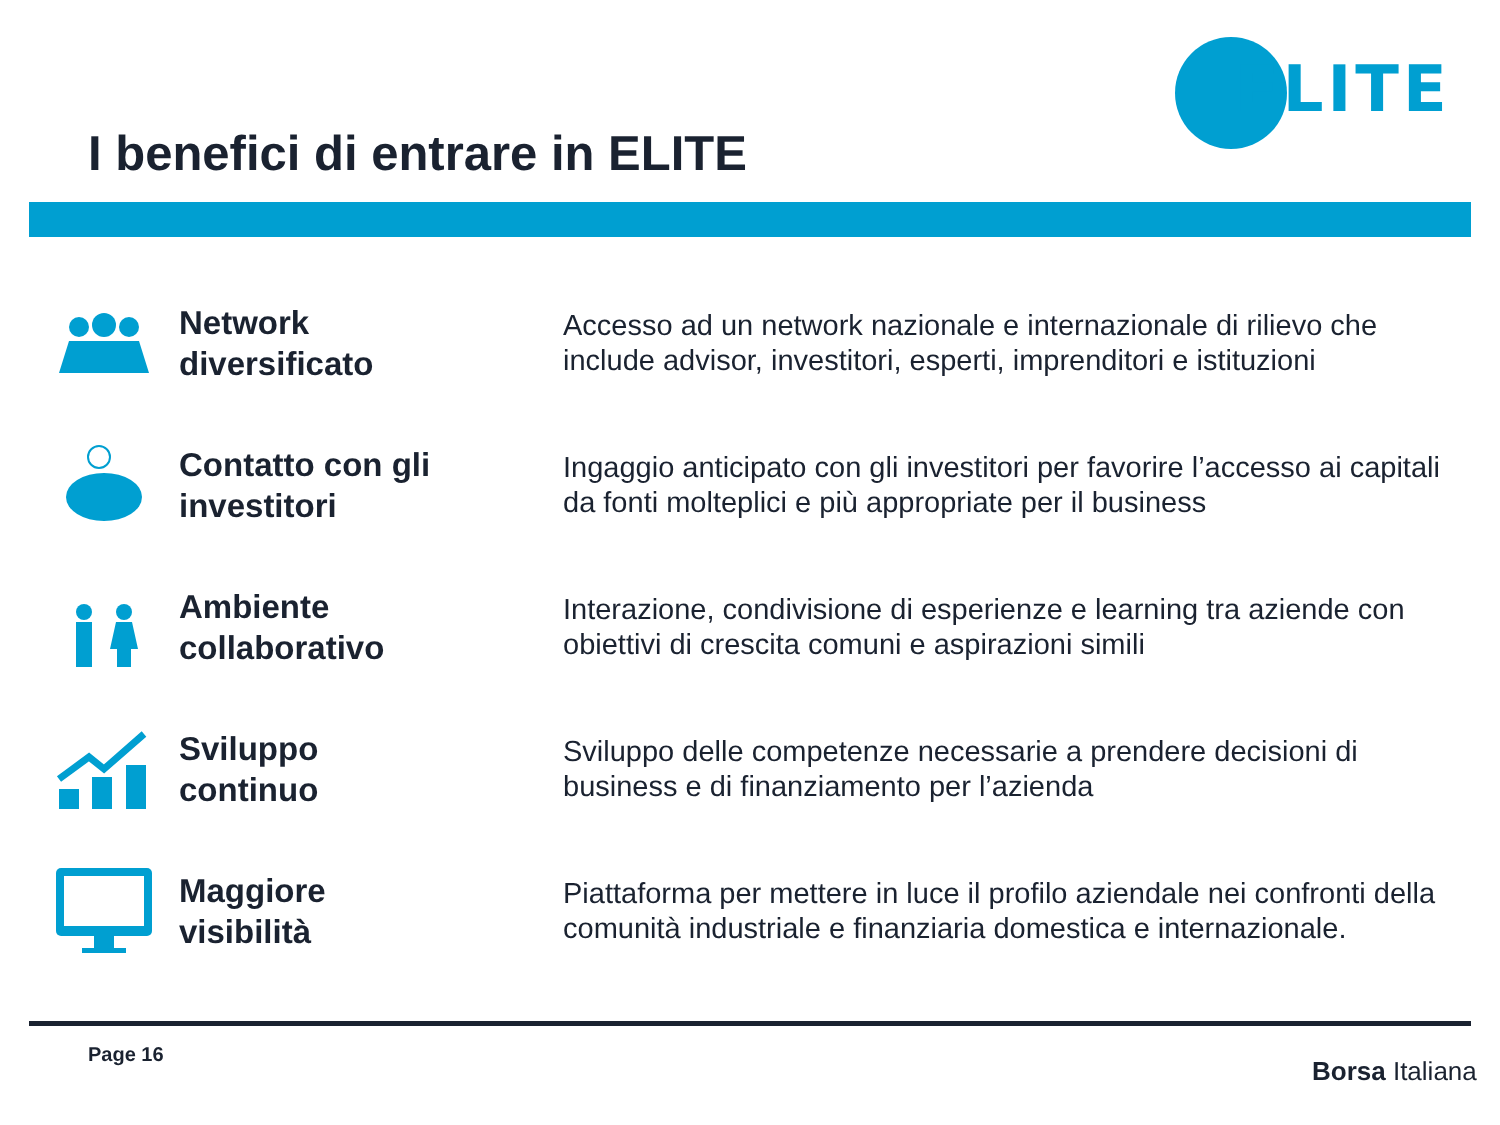ELITE
I benefici di entrare in ELITE
Network
diversificato
Accesso ad un network nazionale e internazionale di rilievo che include advisor, investitori, esperti, imprenditori e istituzioni
Contatto con gli
investitori
Ingaggio anticipato con gli investitori per favorire l’accesso ai capitali da fonti molteplici e più appropriate per il business
Ambiente
collaborativo
Interazione, condivisione di esperienze e learning tra aziende con obiettivi di crescita comuni e aspirazioni simili
Sviluppo
continuo
Sviluppo delle competenze necessarie a prendere decisioni di business e di finanziamento per l’azienda
Maggiore
visibilità
Piattaforma per mettere in luce il profilo aziendale nei confronti della comunità industriale e finanziaria domestica e internazionale.
Page 16
Borsa Italiana